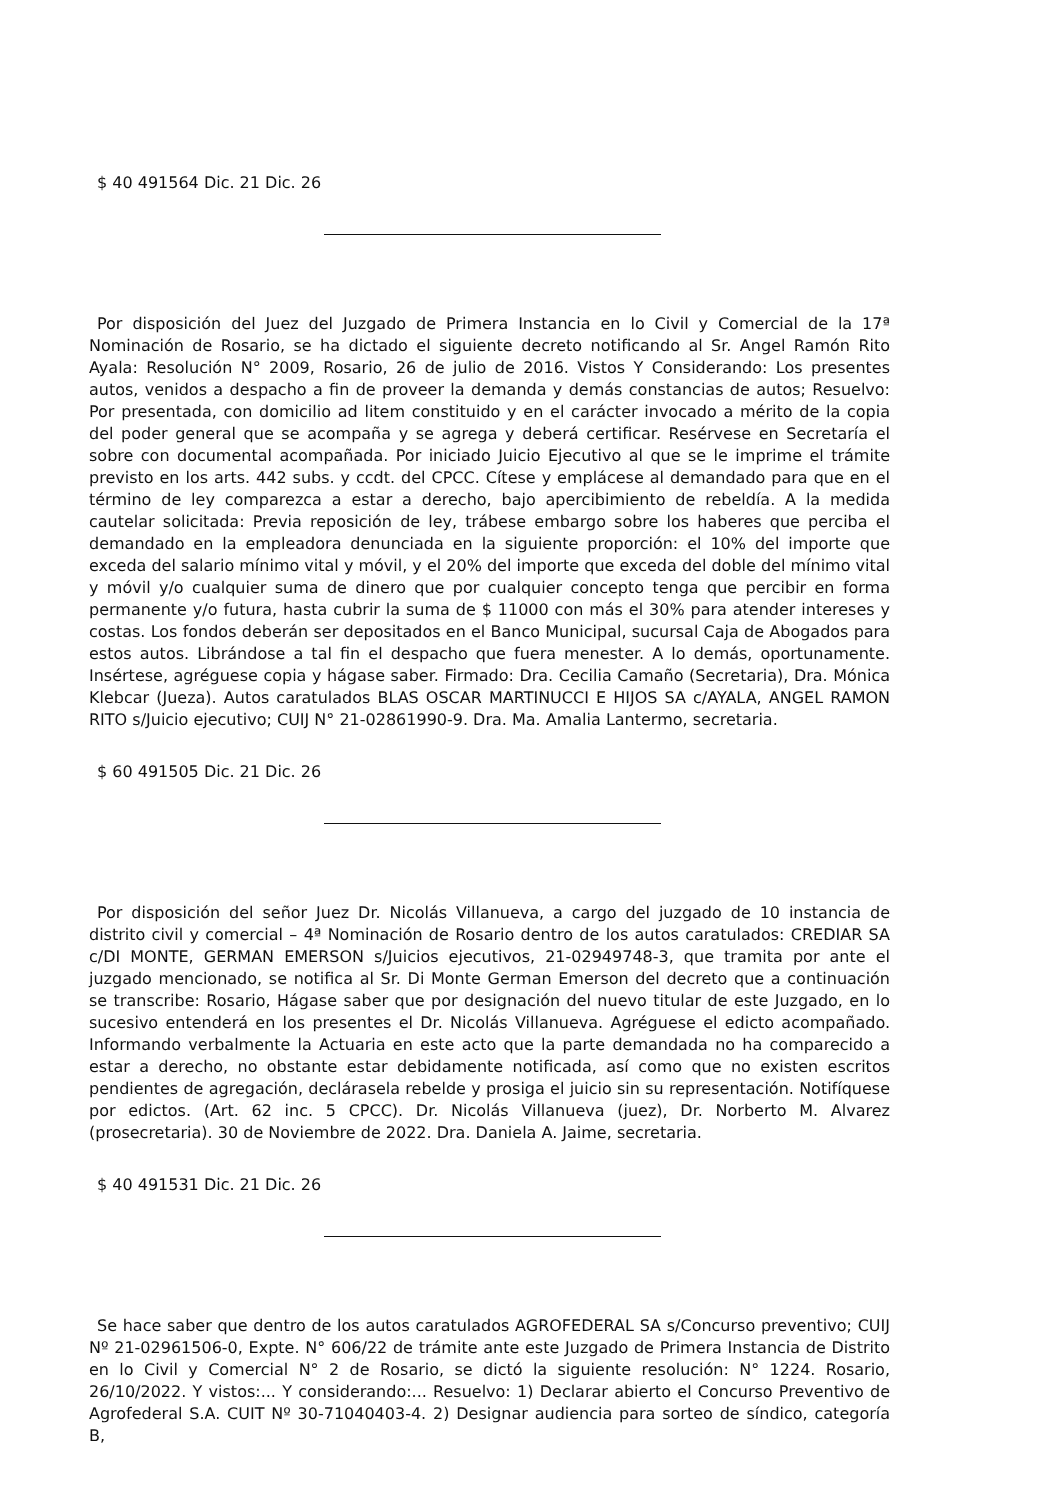$ 40 491564 Dic. 21 Dic. 26
Por disposición del Juez del Juzgado de Primera Instancia en lo Civil y Comercial de la 17ª Nominación de Rosario, se ha dictado el siguiente decreto notificando al Sr. Angel Ramón Rito Ayala: Resolución N° 2009, Rosario, 26 de julio de 2016. Vistos Y Considerando: Los presentes autos, venidos a despacho a fin de proveer la demanda y demás constancias de autos; Resuelvo: Por presentada, con domicilio ad litem constituido y en el carácter invocado a mérito de la copia del poder general que se acompaña y se agrega y deberá certificar. Resérvese en Secretaría el sobre con documental acompañada. Por iniciado Juicio Ejecutivo al que se le imprime el trámite previsto en los arts. 442 subs. y ccdt. del CPCC. Cítese y emplácese al demandado para que en el término de ley comparezca a estar a derecho, bajo apercibimiento de rebeldía. A la medida cautelar solicitada: Previa reposición de ley, trábese embargo sobre los haberes que perciba el demandado en la empleadora denunciada en la siguiente proporción: el 10% del importe que exceda del salario mínimo vital y móvil, y el 20% del importe que exceda del doble del mínimo vital y móvil y/o cualquier suma de dinero que por cualquier concepto tenga que percibir en forma permanente y/o futura, hasta cubrir la suma de $ 11000 con más el 30% para atender intereses y costas. Los fondos deberán ser depositados en el Banco Municipal, sucursal Caja de Abogados para estos autos. Librándose a tal fin el despacho que fuera menester. A lo demás, oportunamente. Insértese, agréguese copia y hágase saber. Firmado: Dra. Cecilia Camaño (Secretaria), Dra. Mónica Klebcar (Jueza). Autos caratulados BLAS OSCAR MARTINUCCI E HIJOS SA c/AYALA, ANGEL RAMON RITO s/Juicio ejecutivo; CUIJ N° 21-02861990-9. Dra. Ma. Amalia Lantermo, secretaria.
$ 60 491505 Dic. 21 Dic. 26
Por disposición del señor Juez Dr. Nicolás Villanueva, a cargo del juzgado de 10 instancia de distrito civil y comercial – 4ª Nominación de Rosario dentro de los autos caratulados: CREDIAR SA c/DI MONTE, GERMAN EMERSON s/Juicios ejecutivos, 21-02949748-3, que tramita por ante el juzgado mencionado, se notifica al Sr. Di Monte German Emerson del decreto que a continuación se transcribe: Rosario, Hágase saber que por designación del nuevo titular de este Juzgado, en lo sucesivo entenderá en los presentes el Dr. Nicolás Villanueva. Agréguese el edicto acompañado. Informando verbalmente la Actuaria en este acto que la parte demandada no ha comparecido a estar a derecho, no obstante estar debidamente notificada, así como que no existen escritos pendientes de agregación, declárasela rebelde y prosiga el juicio sin su representación. Notifíquese por edictos. (Art. 62 inc. 5 CPCC). Dr. Nicolás Villanueva (juez), Dr. Norberto M. Alvarez (prosecretaria). 30 de Noviembre de 2022. Dra. Daniela A. Jaime, secretaria.
$ 40 491531 Dic. 21 Dic. 26
Se hace saber que dentro de los autos caratulados AGROFEDERAL SA s/Concurso preventivo; CUIJ Nº 21-02961506-0, Expte. N° 606/22 de trámite ante este Juzgado de Primera Instancia de Distrito en lo Civil y Comercial N° 2 de Rosario, se dictó la siguiente resolución: N° 1224. Rosario, 26/10/2022. Y vistos:... Y considerando:... Resuelvo: 1) Declarar abierto el Concurso Preventivo de Agrofederal S.A. CUIT Nº 30-71040403-4. 2) Designar audiencia para sorteo de síndico, categoría B,